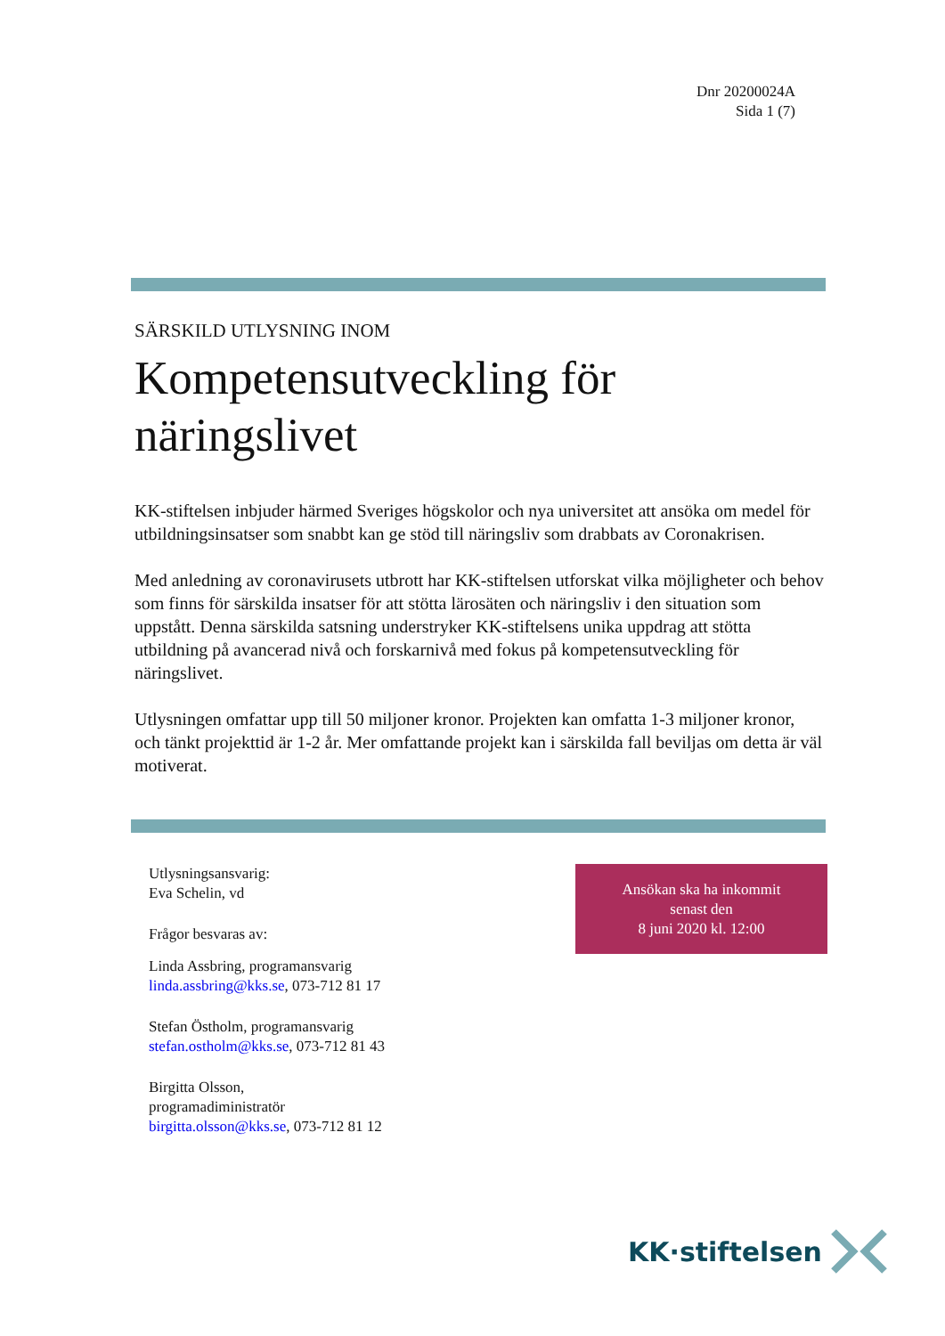Dnr 20200024A
Sida 1 (7)
SÄRSKILD UTLYSNING INOM
Kompetensutveckling för näringslivet
KK-stiftelsen inbjuder härmed Sveriges högskolor och nya universitet att ansöka om medel för utbildningsinsatser som snabbt kan ge stöd till näringsliv som drabbats av Coronakrisen.
Med anledning av coronavirusets utbrott har KK-stiftelsen utforskat vilka möjligheter och behov som finns för särskilda insatser för att stötta lärosäten och näringsliv i den situation som uppstått. Denna särskilda satsning understryker KK-stiftelsens unika uppdrag att stötta utbildning på avancerad nivå och forskarnivå med fokus på kompetensutveckling för näringslivet.
Utlysningen omfattar upp till 50 miljoner kronor. Projekten kan omfatta 1-3 miljoner kronor, och tänkt projekttid är 1-2 år. Mer omfattande projekt kan i särskilda fall beviljas om detta är väl motiverat.
Utlysningsansvarig:
Eva Schelin, vd
Frågor besvaras av:
Linda Assbring, programansvarig
linda.assbring@kks.se, 073-712 81 17
Stefan Östholm, programansvarig
stefan.ostholm@kks.se, 073-712 81 43
Birgitta Olsson,
programadiministratör
birgitta.olsson@kks.se, 073-712 81 12
Ansökan ska ha inkommit
senast den
8 juni 2020 kl. 12:00
KK·stiftelsen